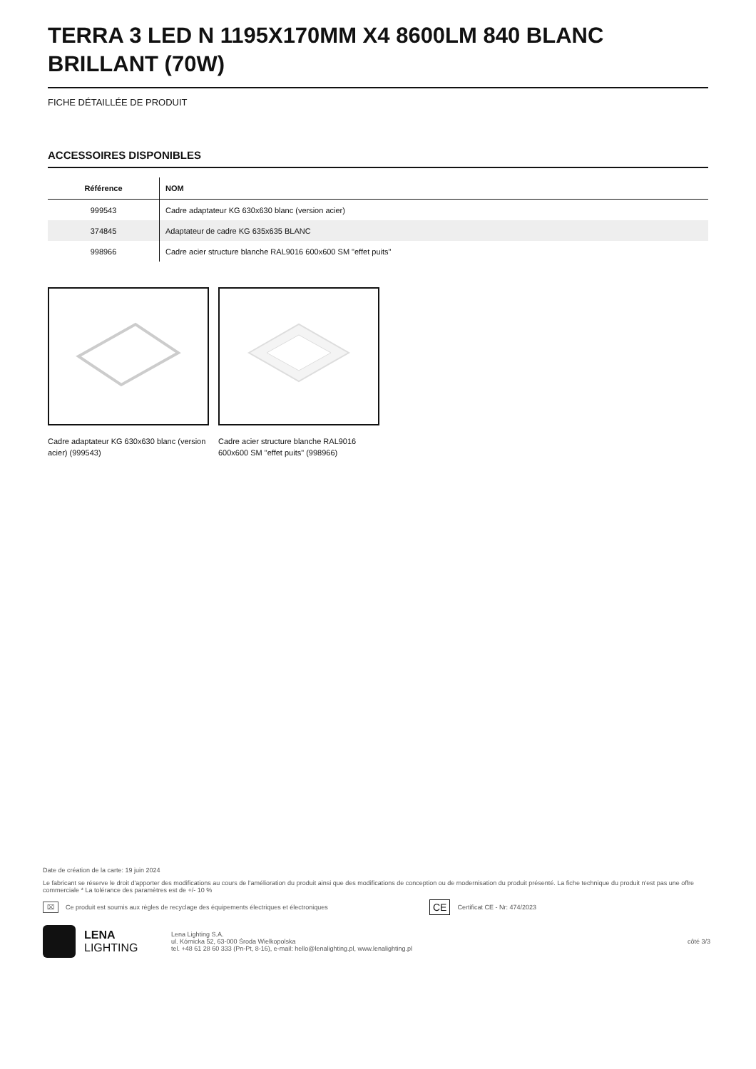TERRA 3 LED N 1195X170MM X4 8600LM 840 BLANC BRILLANT (70W)
FICHE DÉTAILLÉE DE PRODUIT
ACCESSOIRES DISPONIBLES
| Référence | NOM |
| --- | --- |
| 999543 | Cadre adaptateur KG 630x630 blanc (version acier) |
| 374845 | Adaptateur de cadre KG 635x635 BLANC |
| 998966 | Cadre acier structure blanche RAL9016 600x600 SM "effet puits" |
Cadre adaptateur KG 630x630 blanc (version acier) (999543)
Cadre acier structure blanche RAL9016 600x600 SM "effet puits" (998966)
Date de création de la carte: 19 juin 2024
Le fabricant se réserve le droit d'apporter des modifications au cours de l'amélioration du produit ainsi que des modifications de conception ou de modernisation du produit présenté. La fiche technique du produit n'est pas une offre commerciale * La tolérance des paramètres est de +/- 10 %
⌧ Ce produit est soumis aux règles de recyclage des équipements électriques et électroniques CE Certificat CE - Nr: 474/2023
LENA
LIGHTING
Lena Lighting S.A.
ul. Kórnicka 52, 63-000 Środa Wielkopolska
tel. +48 61 28 60 333 (Pn-Pt, 8-16), e-mail: hello@lenalighting.pl, www.lenalighting.pl
côté 3/3